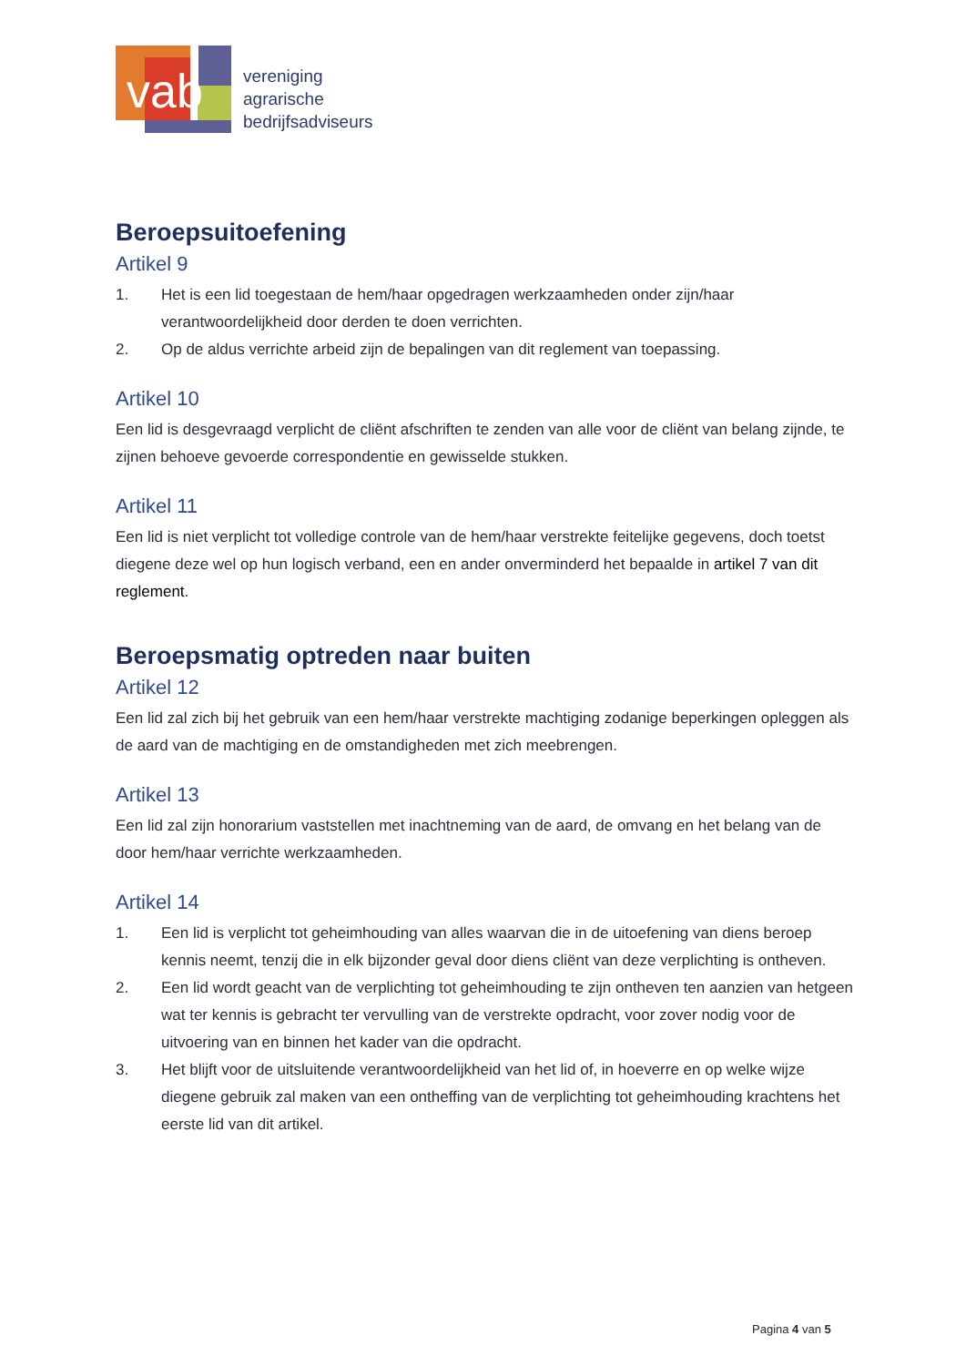vab
vereniging
agrarische
bedrijfsadviseurs
Beroepsuitoefening
Artikel 9
1. Het is een lid toegestaan de hem/haar opgedragen werkzaamheden onder zijn/haar verantwoordelijkheid door derden te doen verrichten.
2. Op de aldus verrichte arbeid zijn de bepalingen van dit reglement van toepassing.
Artikel 10
Een lid is desgevraagd verplicht de cliënt afschriften te zenden van alle voor de cliënt van belang zijnde, te zijnen behoeve gevoerde correspondentie en gewisselde stukken.
Artikel 11
Een lid is niet verplicht tot volledige controle van de hem/haar verstrekte feitelijke gegevens, doch toetst diegene deze wel op hun logisch verband, een en ander onverminderd het bepaalde in artikel 7 van dit reglement.
Beroepsmatig optreden naar buiten
Artikel 12
Een lid zal zich bij het gebruik van een hem/haar verstrekte machtiging zodanige beperkingen opleggen als de aard van de machtiging en de omstandigheden met zich meebrengen.
Artikel 13
Een lid zal zijn honorarium vaststellen met inachtneming van de aard, de omvang en het belang van de door hem/haar verrichte werkzaamheden.
Artikel 14
1. Een lid is verplicht tot geheimhouding van alles waarvan die in de uitoefening van diens beroep kennis neemt, tenzij die in elk bijzonder geval door diens cliënt van deze verplichting is ontheven.
2. Een lid wordt geacht van de verplichting tot geheimhouding te zijn ontheven ten aanzien van hetgeen wat ter kennis is gebracht ter vervulling van de verstrekte opdracht, voor zover nodig voor de uitvoering van en binnen het kader van die opdracht.
3. Het blijft voor de uitsluitende verantwoordelijkheid van het lid of, in hoeverre en op welke wijze diegene gebruik zal maken van een ontheffing van de verplichting tot geheimhouding krachtens het eerste lid van dit artikel.
Pagina 4 van 5